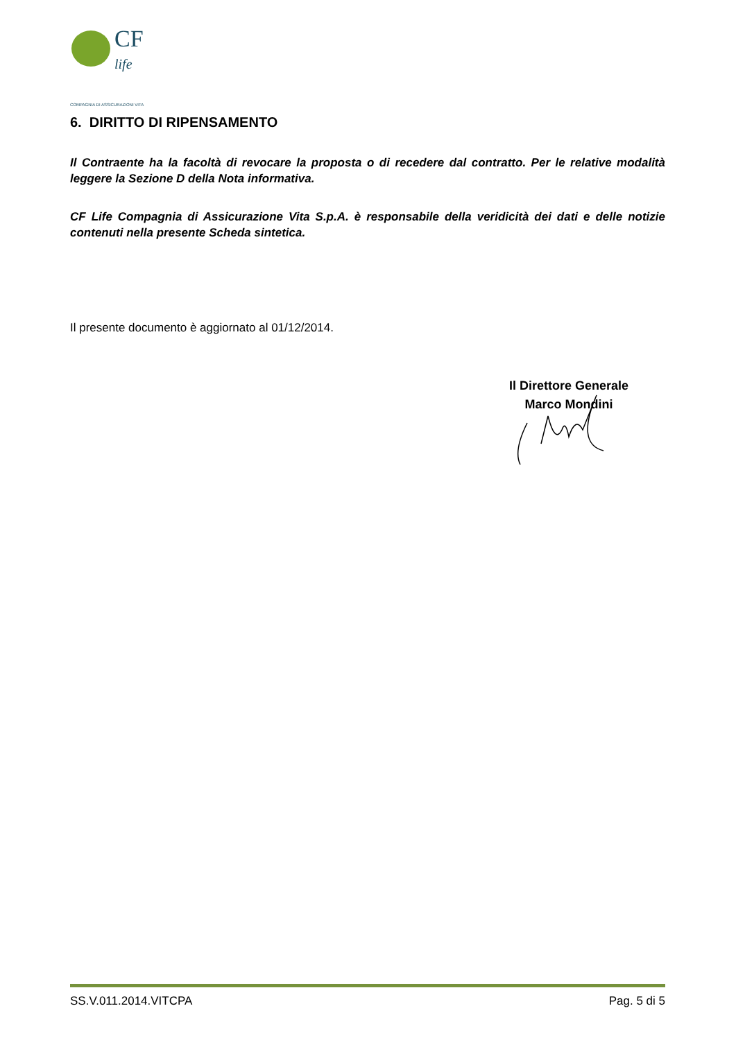CF
life
COMPAGNIA DI ASSICURAZIONI VITA
6. DIRITTO DI RIPENSAMENTO
Il Contraente ha la facoltà di revocare la proposta o di recedere dal contratto. Per le relative modalità leggere la Sezione D della Nota informativa.
CF Life Compagnia di Assicurazione Vita S.p.A. è responsabile della veridicità dei dati e delle notizie contenuti nella presente Scheda sintetica.
Il presente documento è aggiornato al 01/12/2014.
Il Direttore Generale
Marco Mondini
SS.V.011.2014.VITCPA Pag. 5 di 5